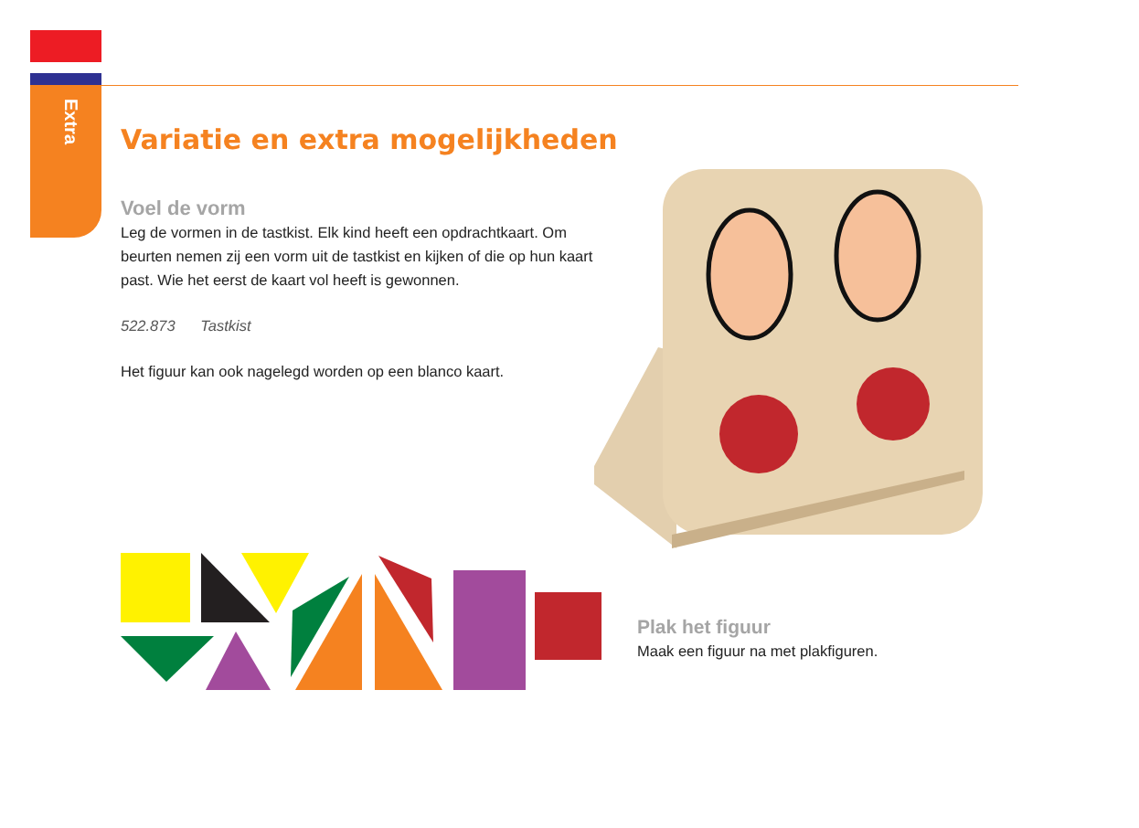Extra
Variatie en extra mogelijkheden
Voel de vorm
Leg de vormen in de tastkist. Elk kind heeft een opdrachtkaart. Om beurten nemen zij een vorm uit de tastkist en kijken of die op hun kaart past. Wie het eerst de kaart vol heeft is gewonnen.
522.873 Tastkist
Het figuur kan ook nagelegd worden op een blanco kaart.
Plak het figuur
Maak een figuur na met plakfiguren.